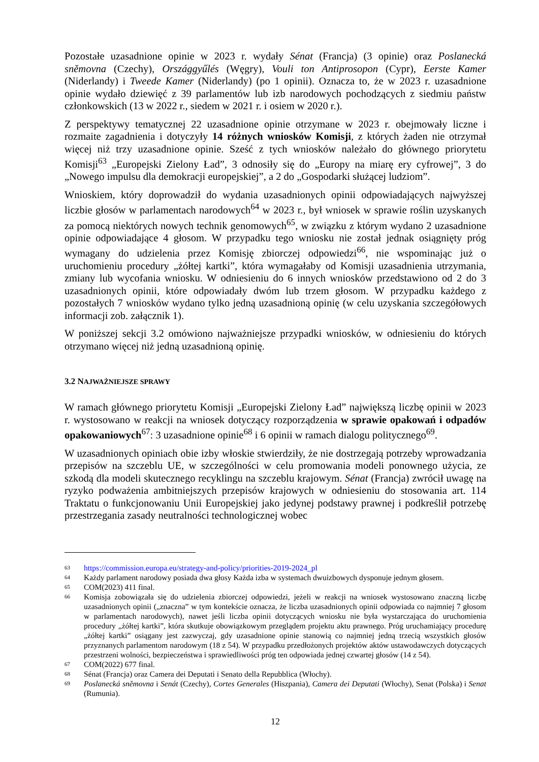Pozostałe uzasadnione opinie w 2023 r. wydały Sénat (Francja) (3 opinie) oraz Poslanecká sněmovna (Czechy), Országgyűlés (Węgry), Vouli ton Antiprosopon (Cypr), Eerste Kamer (Niderlandy) i Tweede Kamer (Niderlandy) (po 1 opinii). Oznacza to, że w 2023 r. uzasadnione opinie wydało dziewięć z 39 parlamentów lub izb narodowych pochodzących z siedmiu państw członkowskich (13 w 2022 r., siedem w 2021 r. i osiem w 2020 r.).
Z perspektywy tematycznej 22 uzasadnione opinie otrzymane w 2023 r. obejmowały liczne i rozmaite zagadnienia i dotyczyły 14 różnych wniosków Komisji, z których żaden nie otrzymał więcej niż trzy uzasadnione opinie. Sześć z tych wniosków należało do głównego priorytetu Komisji<sup>63</sup> „Europejski Zielony Ład”, 3 odnosiły się do „Europy na miarę ery cyfrowej”, 3 do „Nowego impulsu dla demokracji europejskiej”, a 2 do „Gospodarki służącej ludziom”.
Wnioskiem, który doprowadził do wydania uzasadnionych opinii odpowiadających najwyższej liczbie głosów w parlamentach narodowych<sup>64</sup> w 2023 r., był wniosek w sprawie roślin uzyskanych za pomocą niektórych nowych technik genomowych<sup>65</sup>, w związku z którym wydano 2 uzasadnione opinie odpowiadające 4 głosom. W przypadku tego wniosku nie został jednak osiągnięty próg wymagany do udzielenia przez Komisję zbiorczej odpowiedzi<sup>66</sup>, nie wspominając już o uruchomieniu procedury „żółtej kartki”, która wymagałaby od Komisji uzasadnienia utrzymania, zmiany lub wycofania wniosku. W odniesieniu do 6 innych wniosków przedstawiono od 2 do 3 uzasadnionych opinii, które odpowiadały dwóm lub trzem głosom. W przypadku każdego z pozostałych 7 wniosków wydano tylko jedną uzasadnioną opinię (w celu uzyskania szczegółowych informacji zob. załącznik 1).
W poniższej sekcji 3.2 omówiono najważniejsze przypadki wniosków, w odniesieniu do których otrzymano więcej niż jedną uzasadnioną opinię.
3.2 NAJWAŻNIEJSZE SPRAWY
W ramach głównego priorytetu Komisji „Europejski Zielony Ład” największą liczbę opinii w 2023 r. wystosowano w reakcji na wniosek dotyczący rozporządzenia w sprawie opakowań i odpadów opakowaniowych<sup>67</sup>: 3 uzasadnione opinie<sup>68</sup> i 6 opinii w ramach dialogu politycznego<sup>69</sup>.
W uzasadnionych opiniach obie izby włoskie stwierdziły, że nie dostrzegają potrzeby wprowadzania przepisów na szczeblu UE, w szczególności w celu promowania modeli ponownego użycia, ze szkodą dla modeli skutecznego recyklingu na szczeblu krajowym. Sénat (Francja) zwrócił uwagę na ryzyko podważenia ambitniejszych przepisów krajowych w odniesieniu do stosowania art. 114 Traktatu o funkcjonowaniu Unii Europejskiej jako jedynej podstawy prawnej i podkreślił potrzebę przestrzegania zasady neutralności technologicznej wobec
63 https://commission.europa.eu/strategy-and-policy/priorities-2019-2024_pl
64 Każdy parlament narodowy posiada dwa głosy Każda izba w systemach dwuizbowych dysponuje jednym głosem.
65 COM(2023) 411 final.
66 Komisja zobowiązała się do udzielenia zbiorczej odpowiedzi, jeżeli w reakcji na wniosek wystosowano znaczną liczbę uzasadnionych opinii („znaczna” w tym kontekście oznacza, że liczba uzasadnionych opinii odpowiada co najmniej 7 głosom w parlamentach narodowych), nawet jeśli liczba opinii dotyczących wniosku nie była wystarczająca do uruchomienia procedury „żółtej kartki”, która skutkuje obowiązkowym przeglądem projektu aktu prawnego. Próg uruchamiający procedurę „żółtej kartki” osiągany jest zazwyczaj, gdy uzasadnione opinie stanowią co najmniej jedną trzecią wszystkich głosów przyznanych parlamentom narodowym (18 z 54). W przypadku przedłożonych projektów aktów ustawodawczych dotyczących przestrzeni wolności, bezpieczeństwa i sprawiedliwości próg ten odpowiada jednej czwartej głosów (14 z 54).
67 COM(2022) 677 final.
68 Sénat (Francja) oraz Camera dei Deputati i Senato della Repubblica (Włochy).
69 Poslanecká sněmovna i Senát (Czechy), Cortes Generales (Hiszpania), Camera dei Deputati (Włochy), Senat (Polska) i Senat (Rumunia).
12